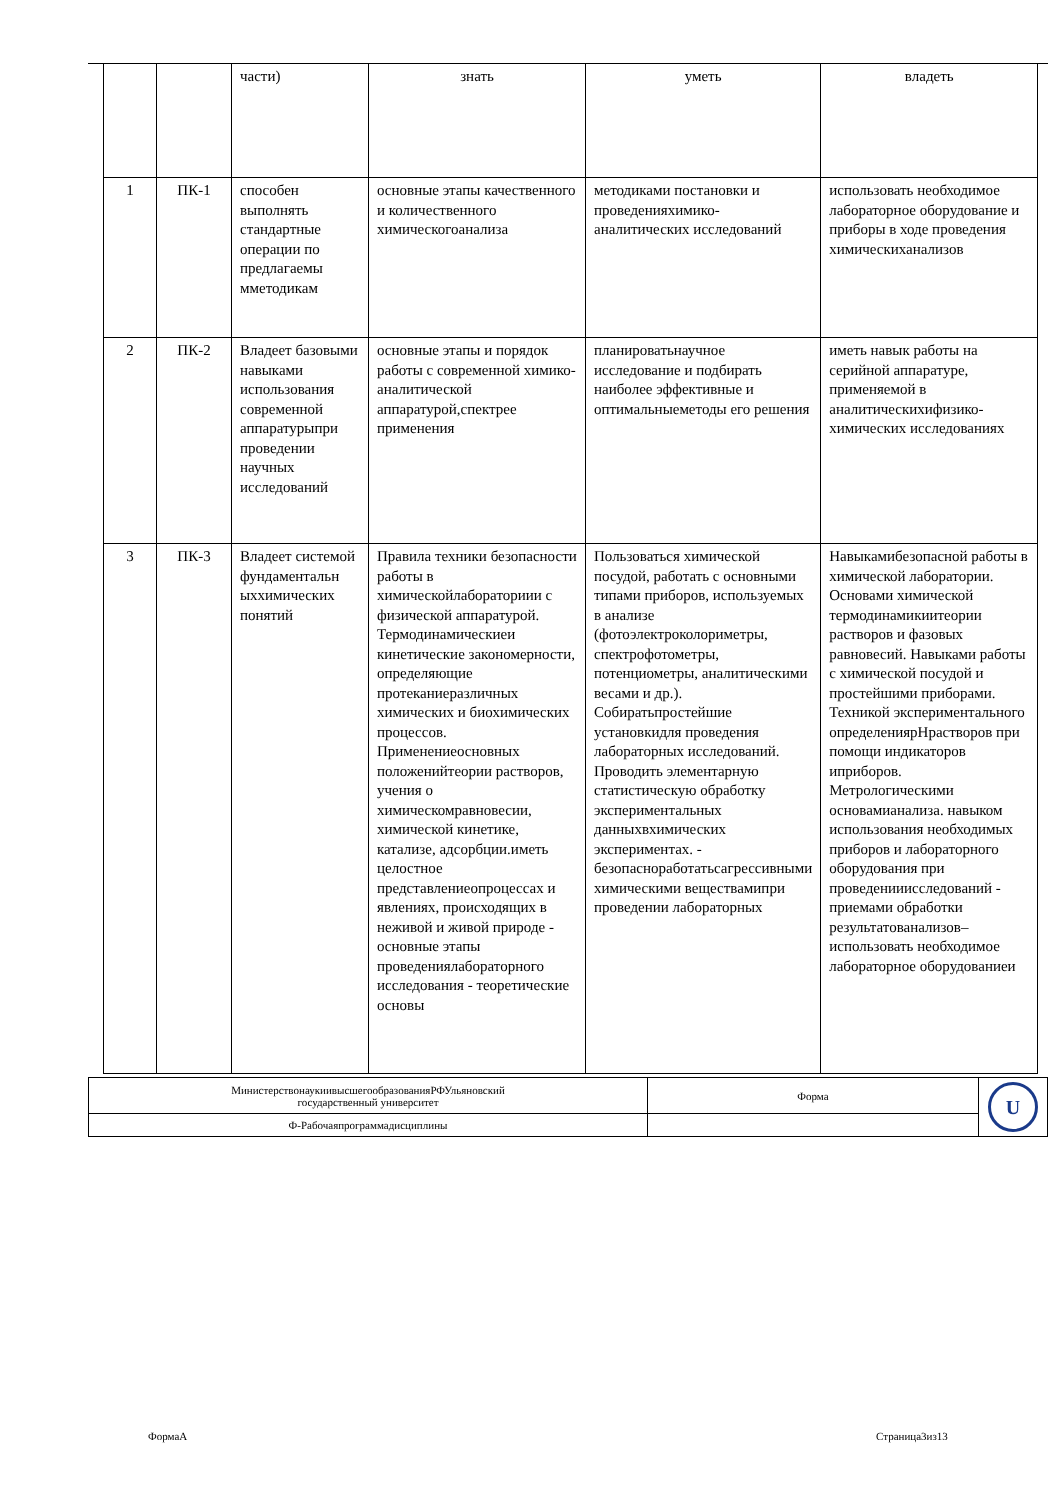| | | части) | знать | уметь | владеть |
| 1 | ПК-1 | способен выполнять стандартные операции по предлагаемы мметодикам | основные этапы качественного и количественного химическогоанализа | методиками постановки и проведенияхимико-аналитических исследований | использовать необходимое лабораторное оборудование и приборы в ходе проведения химическиханализов |
| 2 | ПК-2 | Владеет базовыми навыками использования современной аппаратурыпри проведении научных исследований | основные этапы и порядок работы с современной химико-аналитической аппаратурой,спектрее применения | планироватьнаучное исследование и подбирать наиболее эффективные и оптимальныеметоды его решения | иметь навык работы на серийной аппаратуре, применяемой в аналитическихифизико-химических исследованиях |
| 3 | ПК-3 | Владеет системой фундаментальн ыххимических понятий | Правила техники безопасности работы в химическойлабораториии с физической аппаратурой. Термодинамическиеи кинетические закономерности, определяющие протеканиеразличных химических и биохимических процессов. Применениеосновных положенийтеории растворов, учения о химическомравновесии, химической кинетике, катализе, адсорбции.иметь целостное представлениеопроцессах и явлениях, происходящих в неживой и живой природе - основные этапы проведениялабораторного исследования - теоретические основы | Пользоваться химической посудой, работать с основными типами приборов, используемых в анализе (фотоэлектроколориметры, спектрофотометры, потенциометры, аналитическими весами и др.). Собиратьпростейшие установкидля проведения лабораторных исследований. Проводить элементарную статистическую обработку экспериментальных данныхвхимических экспериментах. - безопасноработатьсагрессивными химическими веществамипри проведении лабораторных | Навыкамибезопасной работы в химической лаборатории. Основами химической термодинамикиитеории растворов и фазовых равновесий. Навыками работы с химической посудой и простейшими приборами. Техникой экспериментального определениярНрастворов при помощи индикаторов иприборов. Метрологическими основамианализа. навыком использования необходимых приборов и лабораторного оборудования при проведенииисследований - приемами обработки результатованализов– использовать необходимое лабораторное оборудованиеи |
| МинистерствонаукиивысшегообразованияРФУльяновский государственный университет | Форма | U |
| Ф-Рабочаяпрограммадисциплины | | |
ФормаА Страница3из13